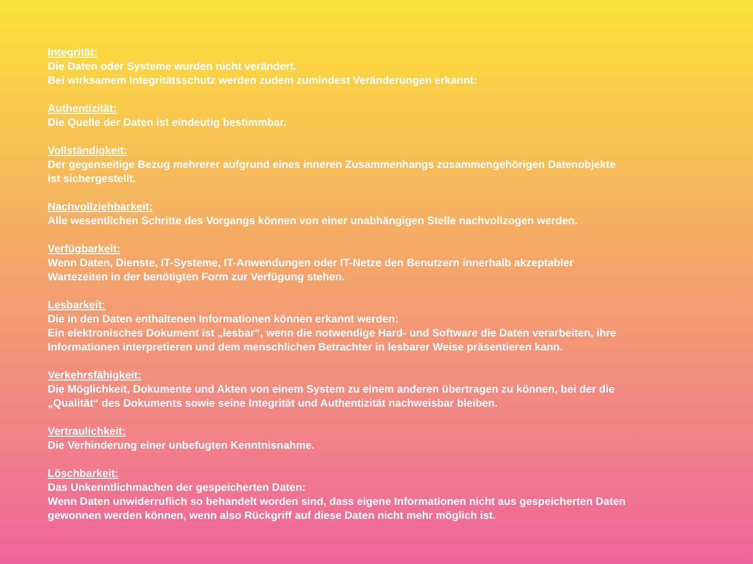Integrität:
Die Daten oder Systeme wurden nicht verändert.
Bei wirksamem Integritätsschutz werden zudem zumindest Veränderungen erkannt:
Authentizität:
Die Quelle der Daten ist eindeutig bestimmbar.
Vollständigkeit:
Der gegenseitige Bezug mehrerer aufgrund eines inneren Zusammenhangs zusammengehörigen Datenobjekte
ist sichergestellt.
Nachvollziehbarkeit:
Alle wesentlichen Schritte des Vorgangs können von einer unabhängigen Stelle nachvollzogen werden.
Verfügbarkeit:
Wenn Daten, Dienste, IT-Systeme, IT-Anwendungen oder IT-Netze den Benutzern innerhalb akzeptabler
Wartezeiten in der benötigten Form zur Verfügung stehen.
Lesbarkeit:
Die in den Daten enthaltenen Informationen können erkannt werden:
Ein elektronisches Dokument ist „lesbar“, wenn die notwendige Hard- und Software die Daten verarbeiten, ihre
Informationen interpretieren und dem menschlichen Betrachter in lesbarer Weise präsentieren kann.
Verkehrsfähigkeit:
Die Möglichkeit, Dokumente und Akten von einem System zu einem anderen übertragen zu können, bei der die
„Qualität“ des Dokuments sowie seine Integrität und Authentizität nachweisbar bleiben.
Vertraulichkeit:
Die Verhinderung einer unbefugten Kenntnisnahme.
Löschbarkeit:
Das Unkenntlichmachen der gespeicherten Daten:
Wenn Daten unwiderruflich so behandelt worden sind, dass eigene Informationen nicht aus gespeicherten Daten
gewonnen werden können, wenn also Rückgriff auf diese Daten nicht mehr möglich ist.